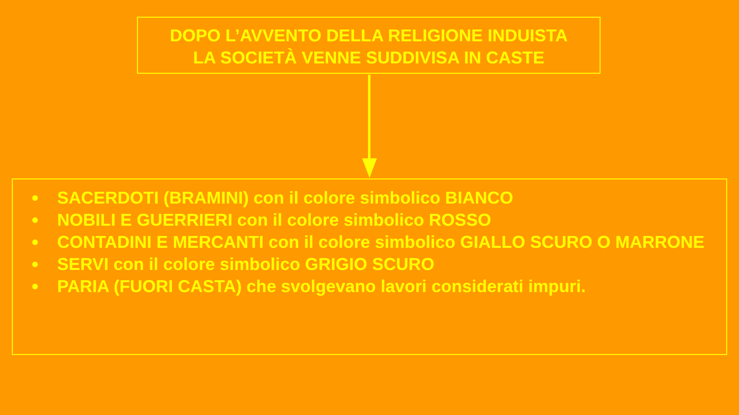DOPO L’AVVENTO DELLA RELIGIONE INDUISTA
LA SOCIETÀ VENNE SUDDIVISA IN CASTE
● SACERDOTI (BRAMINI) con il colore simbolico BIANCO
● NOBILI E GUERRIERI con il colore simbolico ROSSO
● CONTADINI E MERCANTI con il colore simbolico GIALLO SCURO O MARRONE
● SERVI con il colore simbolico GRIGIO SCURO
● PARIA (FUORI CASTA) che svolgevano lavori considerati impuri.